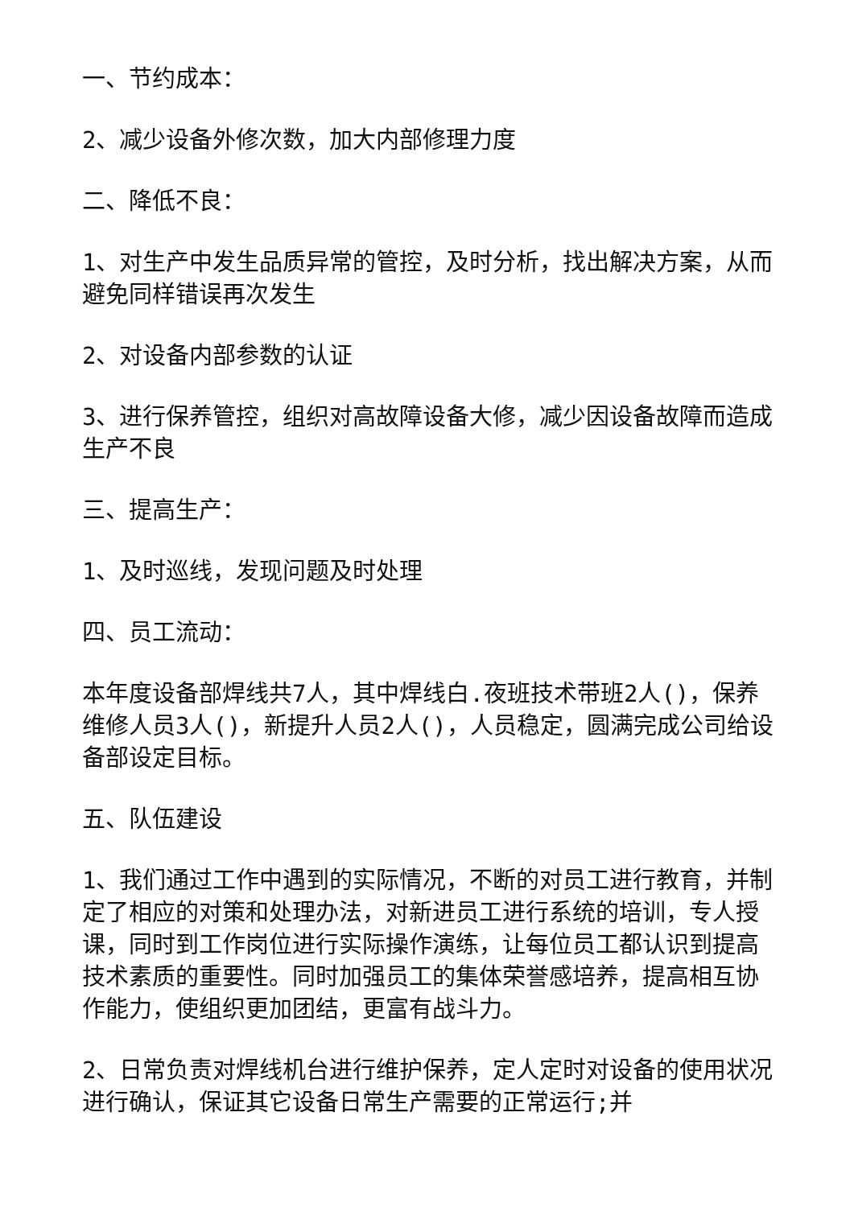一、节约成本：
2、减少设备外修次数，加大内部修理力度
二、降低不良：
1、对生产中发生品质异常的管控，及时分析，找出解决方案，从而避免同样错误再次发生
2、对设备内部参数的认证
3、进行保养管控，组织对高故障设备大修，减少因设备故障而造成生产不良
三、提高生产：
1、及时巡线，发现问题及时处理
四、员工流动：
本年度设备部焊线共7人，其中焊线白.夜班技术带班2人()，保养维修人员3人()，新提升人员2人()，人员稳定，圆满完成公司给设备部设定目标。
五、队伍建设
1、我们通过工作中遇到的实际情况，不断的对员工进行教育，并制定了相应的对策和处理办法，对新进员工进行系统的培训，专人授课，同时到工作岗位进行实际操作演练，让每位员工都认识到提高技术素质的重要性。同时加强员工的集体荣誉感培养，提高相互协作能力，使组织更加团结，更富有战斗力。
2、日常负责对焊线机台进行维护保养，定人定时对设备的使用状况进行确认，保证其它设备日常生产需要的正常运行;并